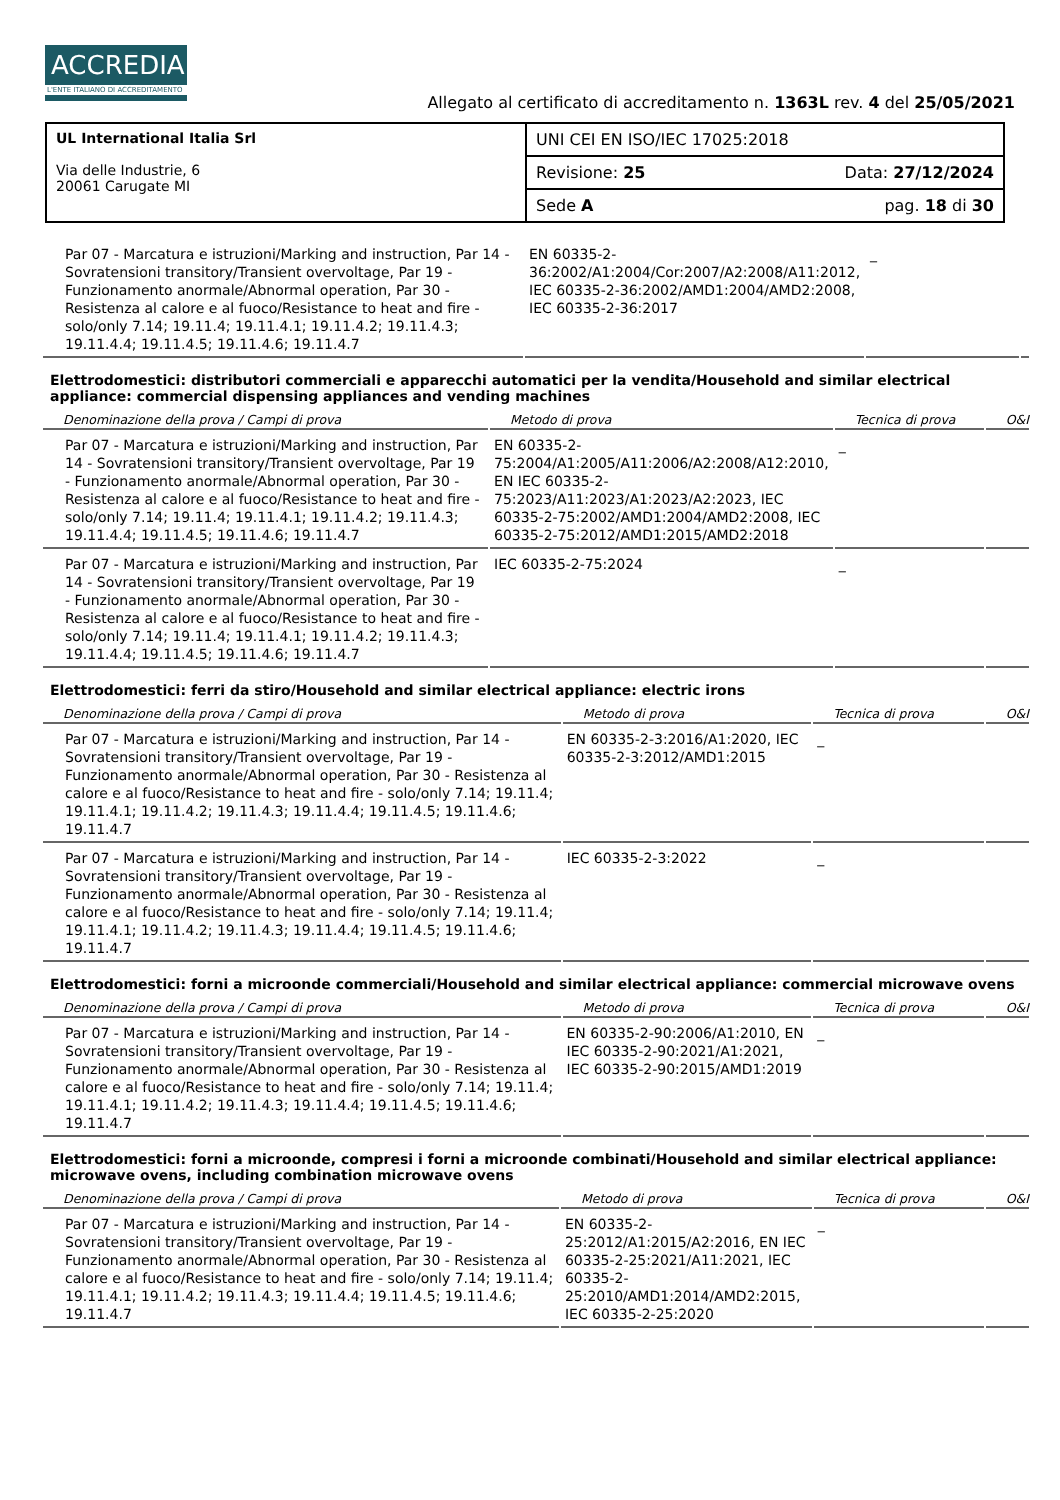ACCREDIA
L'ENTE ITALIANO DI ACCREDITAMENTO
Allegato al certificato di accreditamento n. 1363L rev. 4 del 25/05/2021
| UL International Italia Srl Via delle Industrie, 6 20061 Carugate MI | UNI CEI EN ISO/IEC 17025:2018 | |
| | Revisione: 25 | Data: 27/12/2024 |
| | Sede A | pag. 18 di 30 |
| Par 07 - Marcatura e istruzioni/Marking and instruction, Par 14 - Sovratensioni transitory/Transient overvoltage, Par 19 - Funzionamento anormale/Abnormal operation, Par 30 - Resistenza al calore e al fuoco/Resistance to heat and fire - solo/only 7.14; 19.11.4; 19.11.4.1; 19.11.4.2; 19.11.4.3; 19.11.4.4; 19.11.4.5; 19.11.4.6; 19.11.4.7 | EN 60335-2-36:2002/A1:2004/Cor:2007/A2:2008/A11:2012, IEC 60335-2-36:2002/AMD1:2004/AMD2:2008, IEC 60335-2-36:2017 | _ | |
Elettrodomestici: distributori commerciali e apparecchi automatici per la vendita/Household and similar electrical appliance: commercial dispensing appliances and vending machines
| Denominazione della prova / Campi di prova | Metodo di prova | Tecnica di prova | O&I |
| --- | --- | --- | --- |
| Par 07 - Marcatura e istruzioni/Marking and instruction, Par 14 - Sovratensioni transitory/Transient overvoltage, Par 19 - Funzionamento anormale/Abnormal operation, Par 30 - Resistenza al calore e al fuoco/Resistance to heat and fire - solo/only 7.14; 19.11.4; 19.11.4.1; 19.11.4.2; 19.11.4.3; 19.11.4.4; 19.11.4.5; 19.11.4.6; 19.11.4.7 | EN 60335-2-75:2004/A1:2005/A11:2006/A2:2008/A12:2010, EN IEC 60335-2-75:2023/A11:2023/A1:2023/A2:2023, IEC 60335-2-75:2002/AMD1:2004/AMD2:2008, IEC 60335-2-75:2012/AMD1:2015/AMD2:2018 | _ | |
| Par 07 - Marcatura e istruzioni/Marking and instruction, Par 14 - Sovratensioni transitory/Transient overvoltage, Par 19 - Funzionamento anormale/Abnormal operation, Par 30 - Resistenza al calore e al fuoco/Resistance to heat and fire - solo/only 7.14; 19.11.4; 19.11.4.1; 19.11.4.2; 19.11.4.3; 19.11.4.4; 19.11.4.5; 19.11.4.6; 19.11.4.7 | IEC 60335-2-75:2024 | _ | |
Elettrodomestici: ferri da stiro/Household and similar electrical appliance: electric irons
| Denominazione della prova / Campi di prova | Metodo di prova | Tecnica di prova | O&I |
| --- | --- | --- | --- |
| Par 07 - Marcatura e istruzioni/Marking and instruction, Par 14 - Sovratensioni transitory/Transient overvoltage, Par 19 - Funzionamento anormale/Abnormal operation, Par 30 - Resistenza al calore e al fuoco/Resistance to heat and fire - solo/only 7.14; 19.11.4; 19.11.4.1; 19.11.4.2; 19.11.4.3; 19.11.4.4; 19.11.4.5; 19.11.4.6; 19.11.4.7 | EN 60335-2-3:2016/A1:2020, IEC 60335-2-3:2012/AMD1:2015 | _ | |
| Par 07 - Marcatura e istruzioni/Marking and instruction, Par 14 - Sovratensioni transitory/Transient overvoltage, Par 19 - Funzionamento anormale/Abnormal operation, Par 30 - Resistenza al calore e al fuoco/Resistance to heat and fire - solo/only 7.14; 19.11.4; 19.11.4.1; 19.11.4.2; 19.11.4.3; 19.11.4.4; 19.11.4.5; 19.11.4.6; 19.11.4.7 | IEC 60335-2-3:2022 | _ | |
Elettrodomestici: forni a microonde commerciali/Household and similar electrical appliance: commercial microwave ovens
| Denominazione della prova / Campi di prova | Metodo di prova | Tecnica di prova | O&I |
| --- | --- | --- | --- |
| Par 07 - Marcatura e istruzioni/Marking and instruction, Par 14 - Sovratensioni transitory/Transient overvoltage, Par 19 - Funzionamento anormale/Abnormal operation, Par 30 - Resistenza al calore e al fuoco/Resistance to heat and fire - solo/only 7.14; 19.11.4; 19.11.4.1; 19.11.4.2; 19.11.4.3; 19.11.4.4; 19.11.4.5; 19.11.4.6; 19.11.4.7 | EN 60335-2-90:2006/A1:2010, EN IEC 60335-2-90:2021/A1:2021, IEC 60335-2-90:2015/AMD1:2019 | _ | |
Elettrodomestici: forni a microonde, compresi i forni a microonde combinati/Household and similar electrical appliance: microwave ovens, including combination microwave ovens
| Denominazione della prova / Campi di prova | Metodo di prova | Tecnica di prova | O&I |
| --- | --- | --- | --- |
| Par 07 - Marcatura e istruzioni/Marking and instruction, Par 14 - Sovratensioni transitory/Transient overvoltage, Par 19 - Funzionamento anormale/Abnormal operation, Par 30 - Resistenza al calore e al fuoco/Resistance to heat and fire - solo/only 7.14; 19.11.4; 19.11.4.1; 19.11.4.2; 19.11.4.3; 19.11.4.4; 19.11.4.5; 19.11.4.6; 19.11.4.7 | EN 60335-2-25:2012/A1:2015/A2:2016, EN IEC 60335-2-25:2021/A11:2021, IEC 60335-2-25:2010/AMD1:2014/AMD2:2015, IEC 60335-2-25:2020 | _ | |